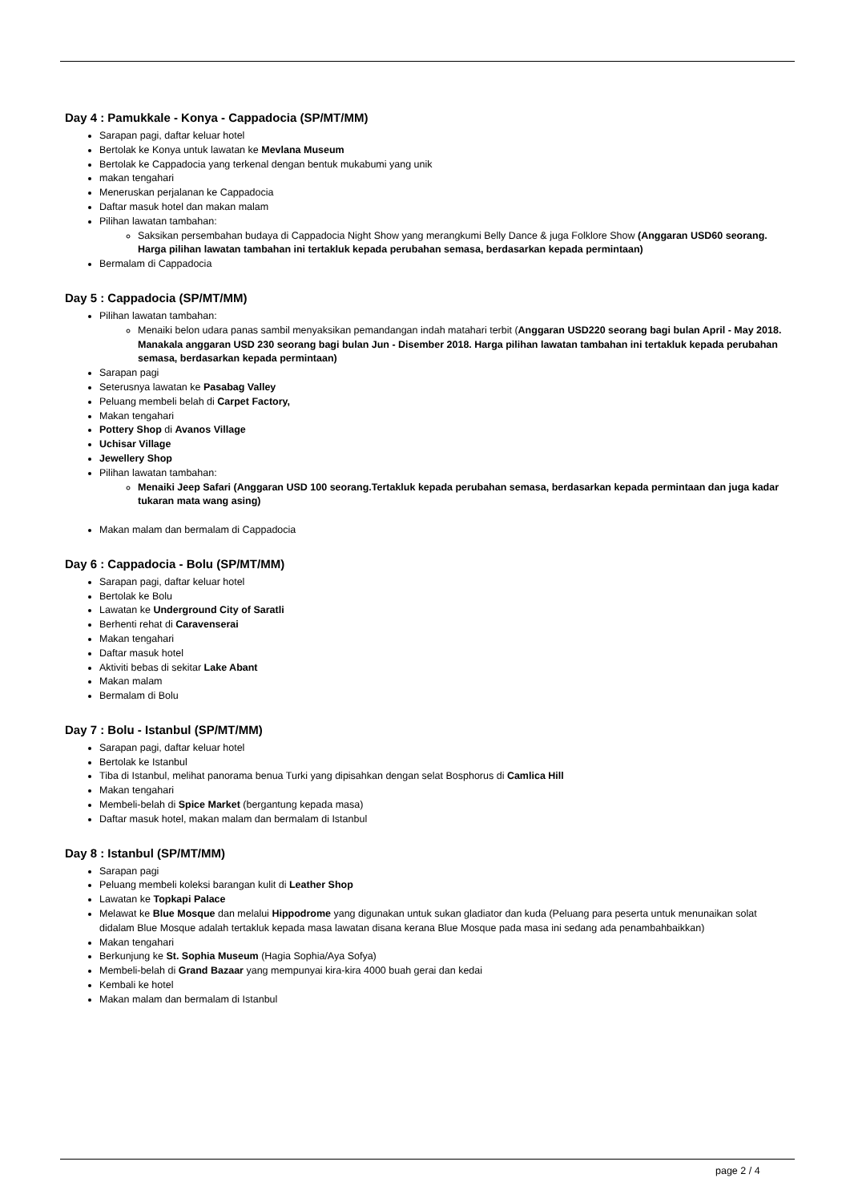Day 4 : Pamukkale - Konya - Cappadocia (SP/MT/MM)
Sarapan pagi, daftar keluar hotel
Bertolak ke Konya untuk lawatan ke Mevlana Museum
Bertolak ke Cappadocia yang terkenal dengan bentuk mukabumi yang unik
makan tengahari
Meneruskan perjalanan ke Cappadocia
Daftar masuk hotel dan makan malam
Pilihan lawatan tambahan:
Saksikan persembahan budaya di Cappadocia Night Show yang merangkumi Belly Dance & juga Folklore Show (Anggaran USD60 seorang. Harga pilihan lawatan tambahan ini tertakluk kepada perubahan semasa, berdasarkan kepada permintaan)
Bermalam di Cappadocia
Day 5 : Cappadocia (SP/MT/MM)
Pilihan lawatan tambahan:
Menaiki belon udara panas sambil menyaksikan pemandangan indah matahari terbit (Anggaran USD220 seorang bagi bulan April - May 2018. Manakala anggaran USD 230 seorang bagi bulan Jun - Disember 2018. Harga pilihan lawatan tambahan ini tertakluk kepada perubahan semasa, berdasarkan kepada permintaan)
Sarapan pagi
Seterusnya lawatan ke Pasabag Valley
Peluang membeli belah di Carpet Factory,
Makan tengahari
Pottery Shop di Avanos Village
Uchisar Village
Jewellery Shop
Pilihan lawatan tambahan:
Menaiki Jeep Safari (Anggaran USD 100 seorang.Tertakluk kepada perubahan semasa, berdasarkan kepada permintaan dan juga kadar tukaran mata wang asing)
Makan malam dan bermalam di Cappadocia
Day 6 : Cappadocia - Bolu (SP/MT/MM)
Sarapan pagi, daftar keluar hotel
Bertolak ke Bolu
Lawatan ke Underground City of Saratli
Berhenti rehat di Caravenserai
Makan tengahari
Daftar masuk hotel
Aktiviti bebas di sekitar Lake Abant
Makan malam
Bermalam di Bolu
Day 7 : Bolu - Istanbul (SP/MT/MM)
Sarapan pagi, daftar keluar hotel
Bertolak ke Istanbul
Tiba di Istanbul, melihat panorama benua Turki yang dipisahkan dengan selat Bosphorus di Camlica Hill
Makan tengahari
Membeli-belah di Spice Market (bergantung kepada masa)
Daftar masuk hotel, makan malam dan bermalam di Istanbul
Day 8 : Istanbul (SP/MT/MM)
Sarapan pagi
Peluang membeli koleksi barangan kulit di Leather Shop
Lawatan ke Topkapi Palace
Melawat ke Blue Mosque dan melalui Hippodrome yang digunakan untuk sukan gladiator dan kuda (Peluang para peserta untuk menunaikan solat didalam Blue Mosque adalah tertakluk kepada masa lawatan disana kerana Blue Mosque pada masa ini sedang ada penambahbaikkan)
Makan tengahari
Berkunjung ke St. Sophia Museum (Hagia Sophia/Aya Sofya)
Membeli-belah di Grand Bazaar yang mempunyai kira-kira 4000 buah gerai dan kedai
Kembali ke hotel
Makan malam dan bermalam di Istanbul
page 2 / 4